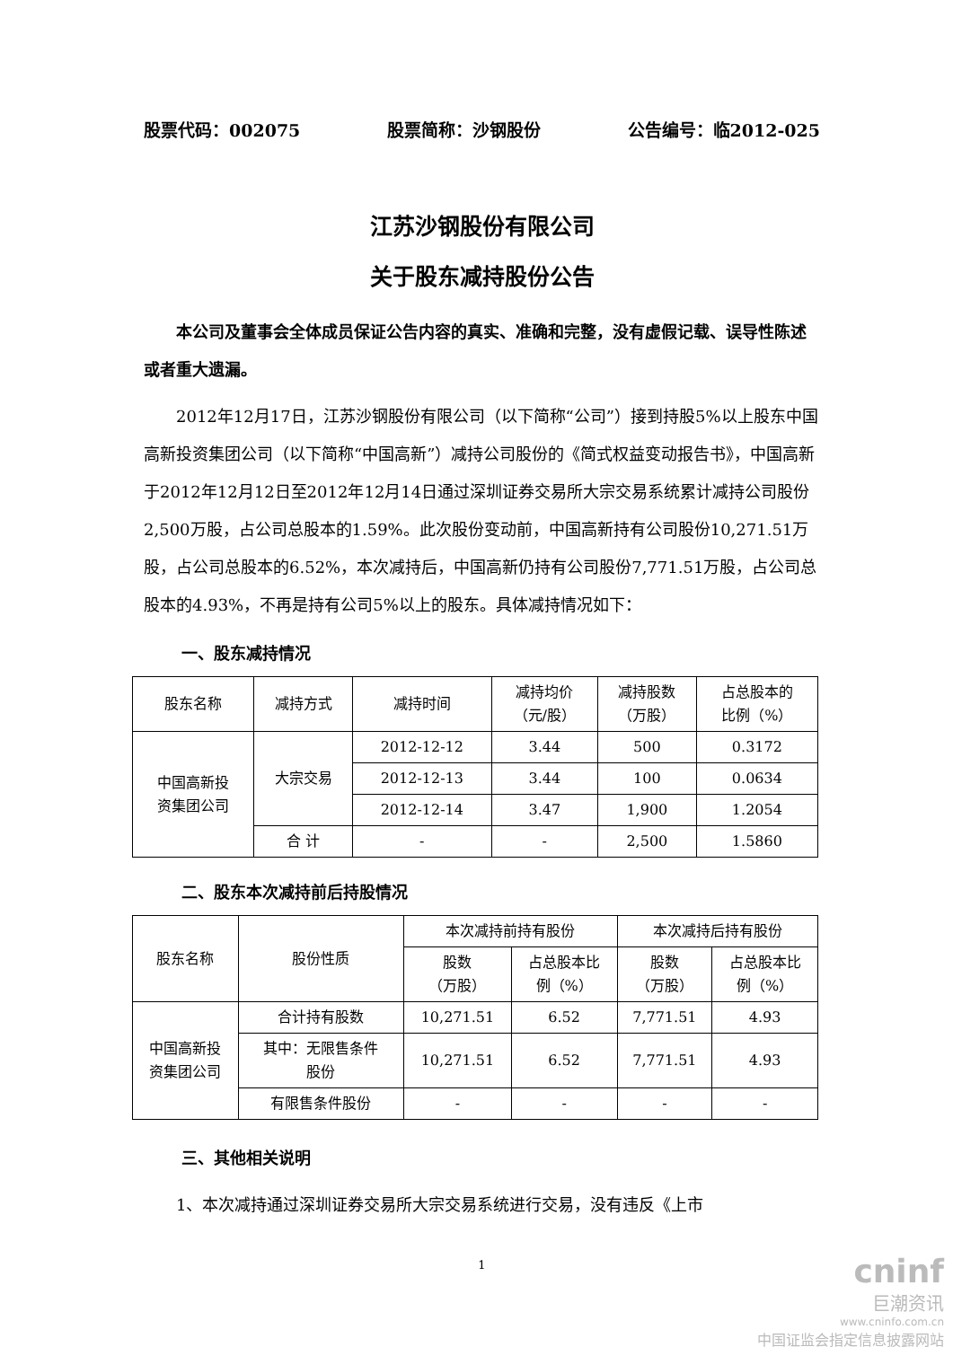股票代码：002075 股票简称：沙钢股份 公告编号：临2012-025
江苏沙钢股份有限公司
关于股东减持股份公告
本公司及董事会全体成员保证公告内容的真实、准确和完整，没有虚假记载、误导性陈述或者重大遗漏。
2012年12月17日，江苏沙钢股份有限公司（以下简称“公司”）接到持股5%以上股东中国高新投资集团公司（以下简称“中国高新”）减持公司股份的《简式权益变动报告书》，中国高新于2012年12月12日至2012年12月14日通过深圳证券交易所大宗交易系统累计减持公司股份2,500万股，占公司总股本的1.59%。此次股份变动前，中国高新持有公司股份10,271.51万股，占公司总股本的6.52%，本次减持后，中国高新仍持有公司股份7,771.51万股，占公司总股本的4.93%，不再是持有公司5%以上的股东。具体减持情况如下：
一、股东减持情况
| 股东名称 | 减持方式 | 减持时间 | 减持均价 （元/股） | 减持股数 （万股） | 占总股本的 比例（%） |
| 中国高新投 资集团公司 | 大宗交易 | 2012-12-12 | 3.44 | 500 | 0.3172 |
| | | 2012-12-13 | 3.44 | 100 | 0.0634 |
| | | 2012-12-14 | 3.47 | 1,900 | 1.2054 |
| | 合 计 | - | - | 2,500 | 1.5860 |
二、股东本次减持前后持股情况
| 股东名称 | 股份性质 | 本次减持前持有股份 | | 本次减持后持有股份 | |
| | | 股数 （万股） | 占总股本比 例（%） | 股数 （万股） | 占总股本比 例（%） |
| 中国高新投 资集团公司 | 合计持有股数 | 10,271.51 | 6.52 | 7,771.51 | 4.93 |
| | 其中：无限售条件 股份 | 10,271.51 | 6.52 | 7,771.51 | 4.93 |
| | 有限售条件股份 | - | - | - | - |
三、其他相关说明
1、本次减持通过深圳证券交易所大宗交易系统进行交易，没有违反《上市
1
cninf
巨潮资讯
www.cninfo.com.cn
中国证监会指定信息披露网站